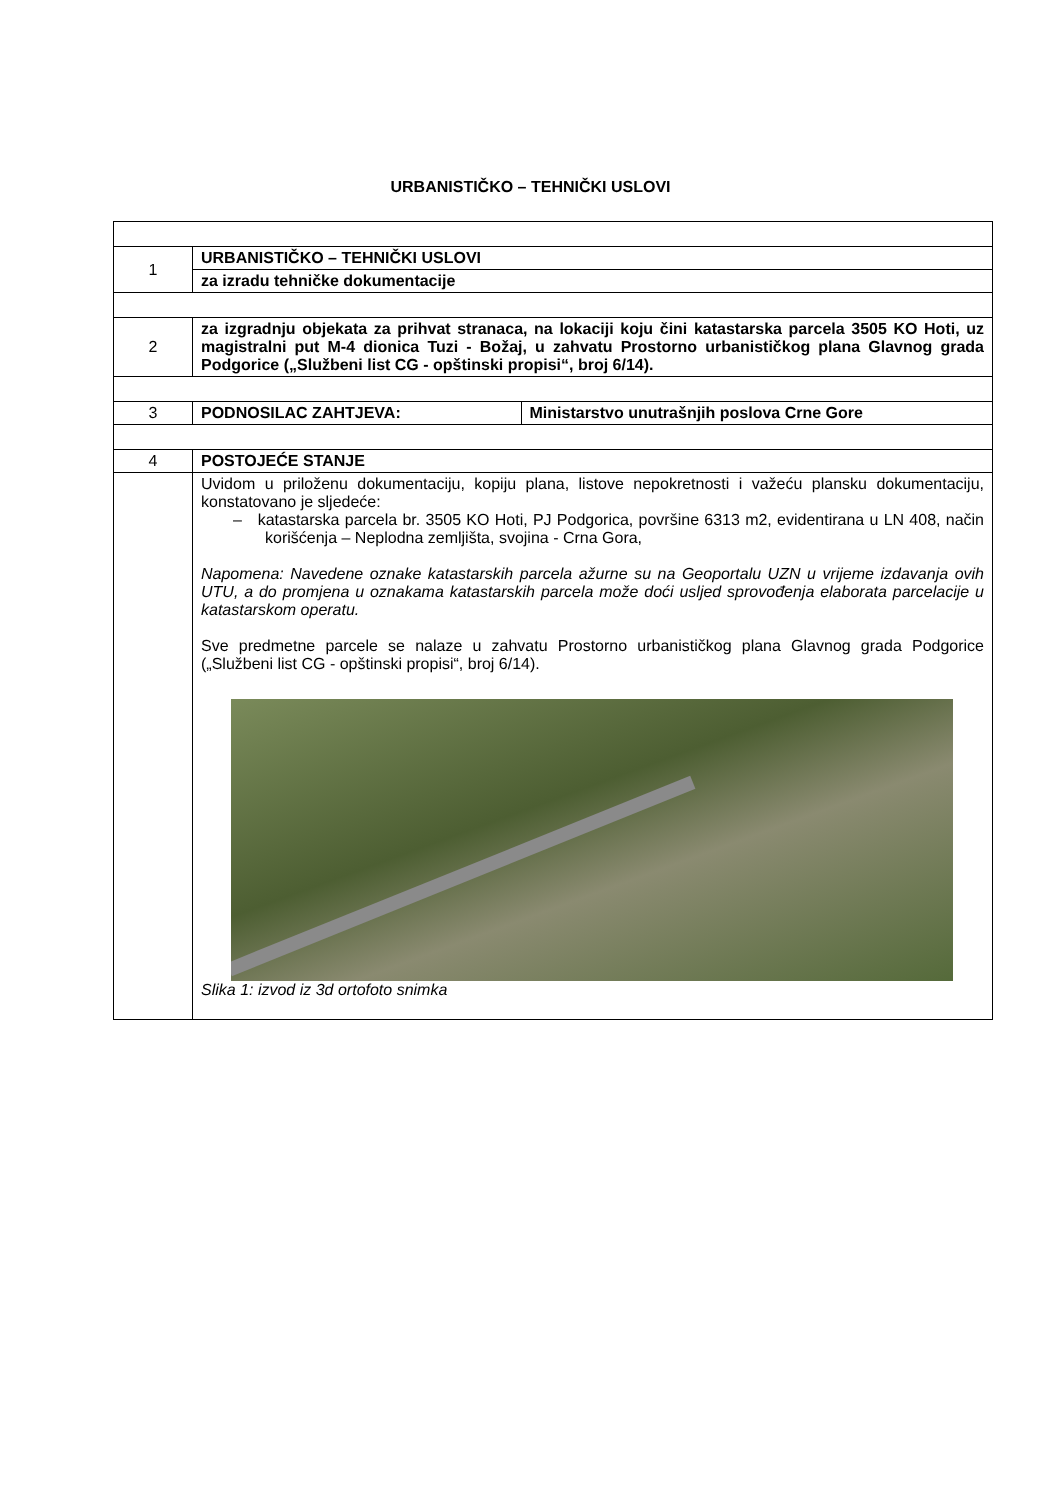URBANISTIČKO – TEHNIČKI USLOVI
| 1 | URBANISTIČKO – TEHNIČKI USLOVI | |
| | za izradu tehničke dokumentacije | |
| 2 | za izgradnju objekata za prihvat stranaca, na lokaciji koju čini katastarska parcela 3505 KO Hoti, uz magistralni put M-4 dionica Tuzi - Božaj, u zahvatu Prostorno urbanističkog plana Glavnog grada Podgorice („Službeni list CG - opštinski propisi“, broj 6/14). | |
| 3 | PODNOSILAC ZAHTJEVA: | Ministarstvo unutrašnjih poslova Crne Gore |
| 4 | POSTOJEĆE STANJE | |
| | Uvidom u priloženu dokumentaciju, kopiju plana, listove nepokretnosti i važeću plansku dokumentaciju, konstatovano je sljedeće: – katastarska parcela br. 3505 KO Hoti, PJ Podgorica, površine 6313 m2, evidentirana u LN 408, način korišćenja – Neplodna zemljišta, svojina - Crna Gora, Napomena: Navedene oznake katastarskih parcela ažurne su na Geoportalu UZN u vrijeme izdavanja ovih UTU, a do promjena u oznakama katastarskih parcela može doći usljed sprovođenja elaborata parcelacije u katastarskom operatu. Sve predmetne parcele se nalaze u zahvatu Prostorno urbanističkog plana Glavnog grada Podgorice („Službeni list CG - opštinski propisi“, broj 6/14). Slika 1: izvod iz 3d ortofoto snimka | |